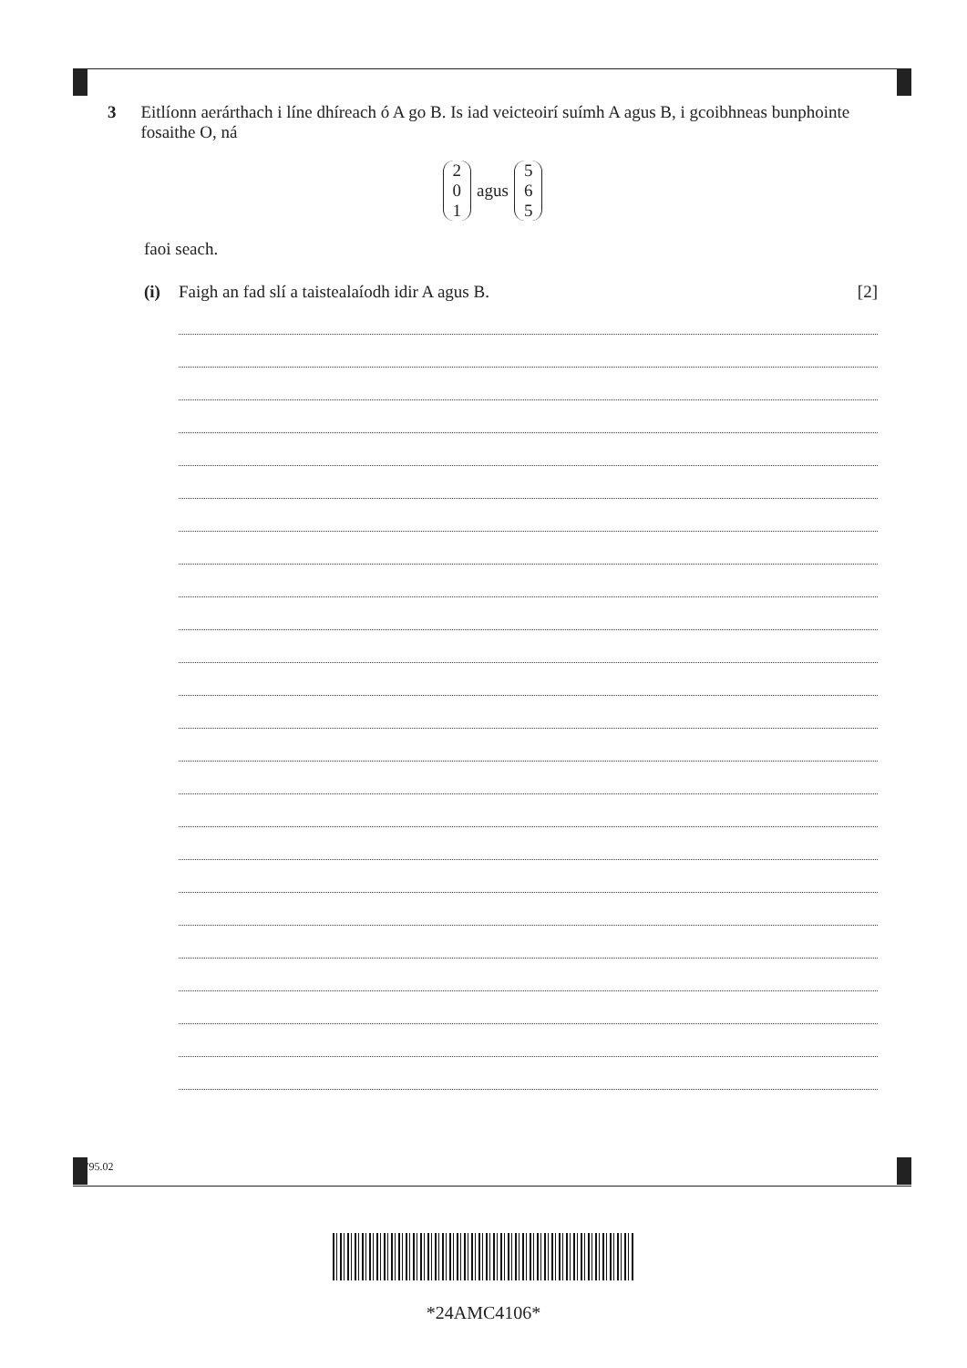3 Eitlíonn aerárthach i líne dhíreach ó A go B. Is iad veicteoirí suímh A agus B, i gcoibhneas bunphointe fosaithe O, ná
2
0
1
agus
5
6
5
faoi seach.
(i) Faigh an fad slí a taistealaíodh idir A agus B. [2]
11795.02
*24AMC4106*